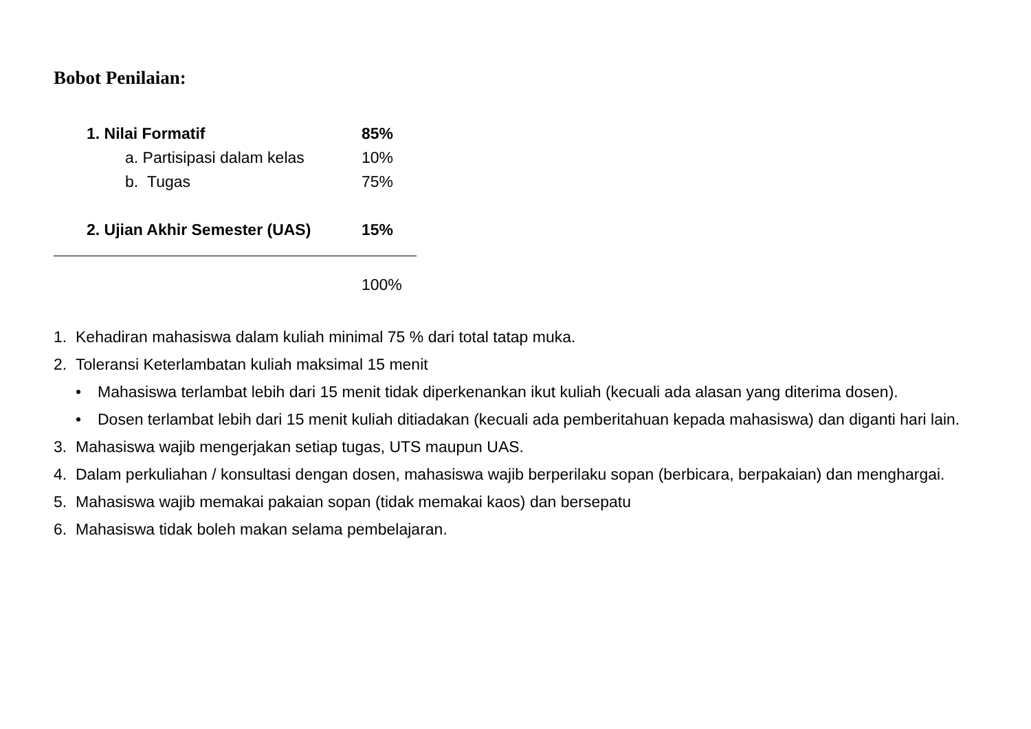Bobot Penilaian:
1. Nilai Formatif 85%
a. Partisipasi dalam kelas
10%
b. Tugas 75%
2. Ujian Akhir Semester (UAS)
15%
100%
1. Kehadiran mahasiswa dalam kuliah minimal 75 % dari total tatap muka.
2. Toleransi Keterlambatan kuliah maksimal 15 menit
• Mahasiswa terlambat lebih dari 15 menit tidak diperkenankan ikut kuliah (kecuali ada alasan yang diterima dosen).
• Dosen terlambat lebih dari 15 menit kuliah ditiadakan (kecuali ada pemberitahuan kepada mahasiswa) dan diganti hari lain.
3. Mahasiswa wajib mengerjakan setiap tugas, UTS maupun UAS.
4. Dalam perkuliahan / konsultasi dengan dosen, mahasiswa wajib berperilaku sopan (berbicara, berpakaian) dan menghargai.
5. Mahasiswa wajib memakai pakaian sopan (tidak memakai kaos) dan bersepatu
6. Mahasiswa tidak boleh makan selama pembelajaran.